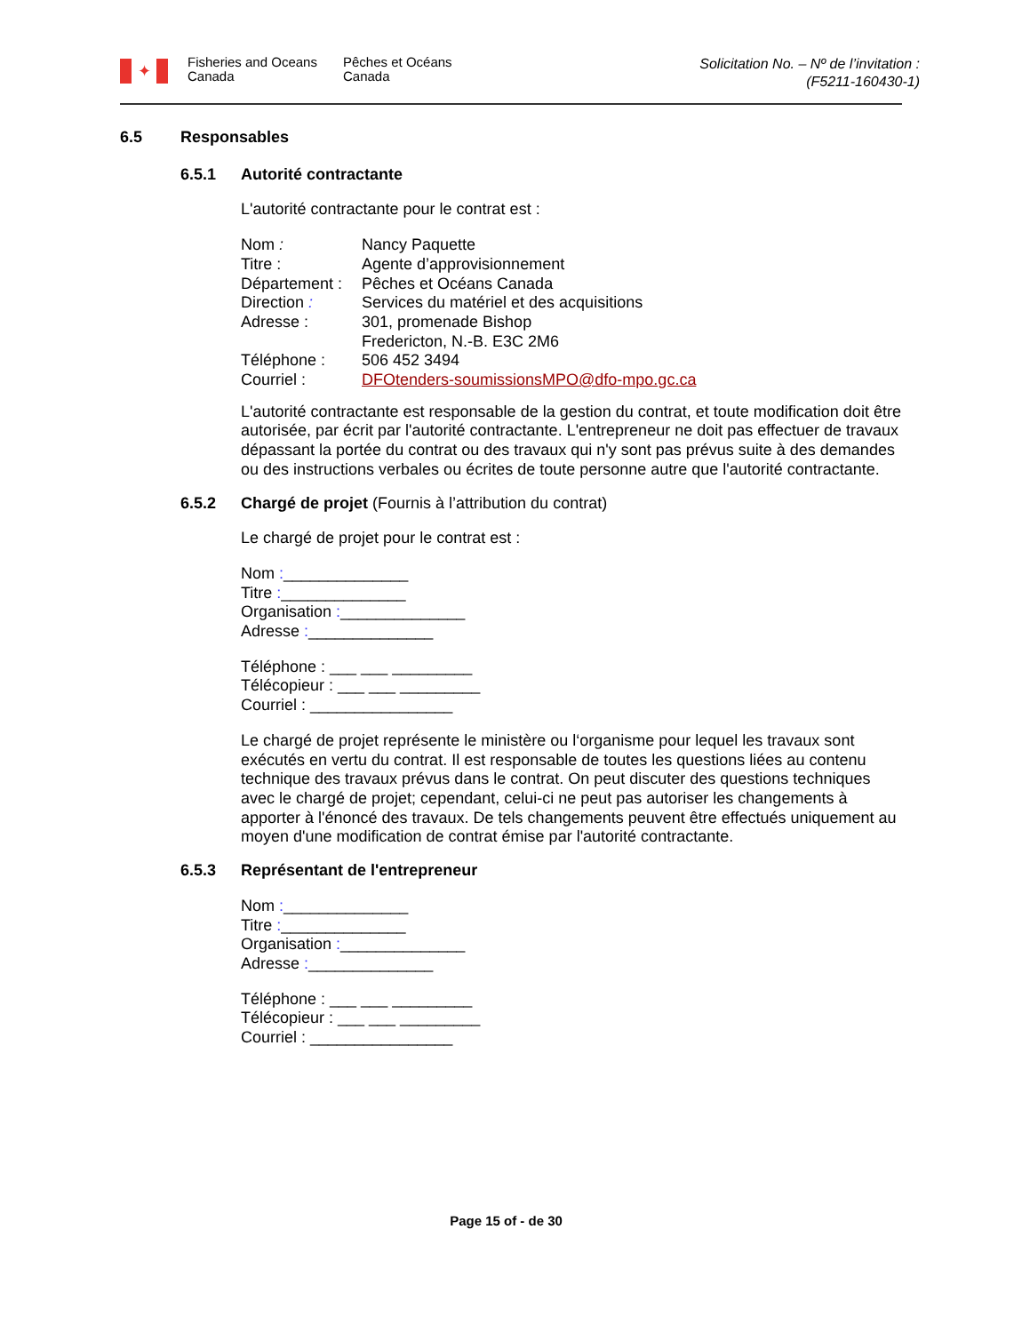✦
Fisheries and Oceans Canada
Pêches et Océans Canada
Solicitation No. – Nº de l’invitation :
(F5211-160430-1)
6.5 Responsables
6.5.1 Autorité contractante
L'autorité contractante pour le contrat est :
Nom : Nancy Paquette Titre : Agente d’approvisionnement Département : Pêches et Océans Canada Direction : Services du matériel et des acquisitions Adresse : 301, promenade Bishop
Fredericton, N.-B. E3C 2M6 Téléphone : 506 452 3494 Courriel : DFOtenders-soumissionsMPO@dfo-mpo.gc.ca
L'autorité contractante est responsable de la gestion du contrat, et toute modification doit être autorisée, par écrit par l'autorité contractante. L'entrepreneur ne doit pas effectuer de travaux dépassant la portée du contrat ou des travaux qui n'y sont pas prévus suite à des demandes ou des instructions verbales ou écrites de toute personne autre que l'autorité contractante.
6.5.2 Chargé de projet (Fournis à l’attribution du contrat)
Le chargé de projet pour le contrat est :
Nom :______________
Titre :______________
Organisation :______________
Adresse :______________
Téléphone : ___ ___ _________
Télécopieur : ___ ___ _________
Courriel : ________________
Le chargé de projet représente le ministère ou l‘organisme pour lequel les travaux sont exécutés en vertu du contrat. Il est responsable de toutes les questions liées au contenu technique des travaux prévus dans le contrat. On peut discuter des questions techniques avec le chargé de projet; cependant, celui-ci ne peut pas autoriser les changements à apporter à l'énoncé des travaux. De tels changements peuvent être effectués uniquement au moyen d'une modification de contrat émise par l'autorité contractante.
6.5.3 Représentant de l'entrepreneur
Nom :______________
Titre :______________
Organisation :______________
Adresse :______________
Téléphone : ___ ___ _________
Télécopieur : ___ ___ _________
Courriel : ________________
Page 15 of - de 30